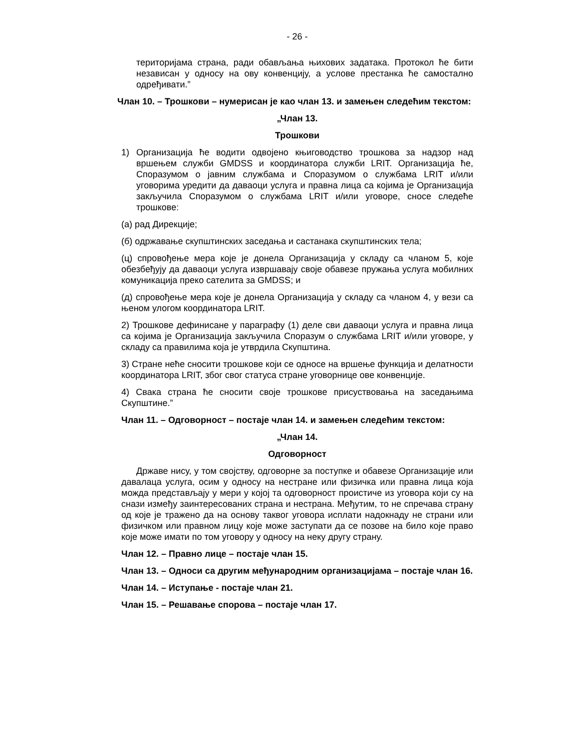- 26 -
територијама страна, ради обављања њихових задатака. Протокол ће бити независан у односу на ову конвенцију, а услове престанка ће самостално одређивати.”
Члан 10. – Трошкови – нумерисан је као члан 13. и замењен следећим текстом:
„Члан 13.
Трошкови
1) Организација ће водити одвојено књиговодство трошкова за надзор над вршењем служби GMDSS и координатора служби LRIT. Организација ће, Споразумом о јавним службама и Споразумом о службама LRIT и/или уговорима уредити да даваоци услуга и правна лица са којима је Организација закључила Споразумом о службама LRIT и/или уговоре, сносе следеће трошкове:
(а) рад Дирекције;
(б) одржавање скупштинских заседања и састанака скупштинских тела;
(ц) спровођење мера које је донела Организација у складу са чланом 5, које обезбеђују да даваоци услуга извршавају своје обавезе пружања услуга мобилних комуникација преко сателита за GMDSS; и
(д) спровођење мера које је донела Организација у складу са чланом 4, у вези са њеном улогом координатора LRIT.
2) Трошкове дефинисане у параграфу (1) деле сви даваоци услуга и правна лица са којима је Организација закључила Споразум о службама LRIT и/или уговоре, у складу са правилима која је утврдила Скупштина.
3) Стране неће сносити трошкове који се односе на вршење функција и делатности координатора LRIT, због свог статуса стране уговорнице ове конвенције.
4) Свака страна ће сносити своје трошкове присуствовања на заседањима Скупштине.”
Члан 11. – Одговорност – постаје члан 14. и замењен следећим текстом:
„Члан 14.
Одговорност
Државе нису, у том својству, одговорне за поступке и обавезе Организације или давалаца услуга, осим у односу на нестране или физичка или правна лица која можда представљају у мери у којој та одговорност проистиче из уговора који су на снази између заинтересованих страна и нестрана. Међутим, то не спречава страну од које је тражено да на основу таквог уговора исплати надокнаду не страни или физичком или правном лицу које може заступати да се позове на било које право које може имати по том уговору у односу на неку другу страну.
Члан 12. – Правно лице – постаје члан 15.
Члан 13. – Односи са другим међународним организацијама – постаје члан 16.
Члан 14. – Иступање - постаје члан 21.
Члан 15. – Решавање спорова – постаје члан 17.